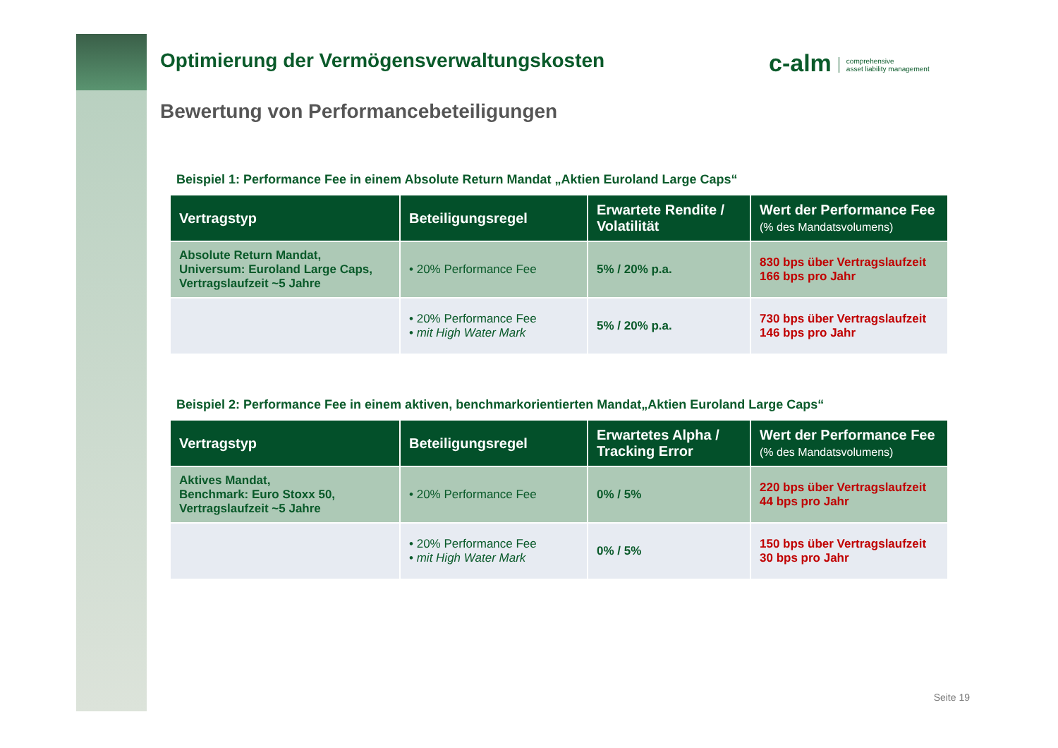c-alm comprehensive
asset liability management
Optimierung der Vermögensverwaltungskosten
Bewertung von Performancebeteiligungen
Beispiel 1: Performance Fee in einem Absolute Return Mandat „Aktien Euroland Large Caps“
| Vertragstyp | Beteiligungsregel | Erwartete Rendite / Volatilität | Wert der Performance Fee (% des Mandatsvolumens) |
| --- | --- | --- | --- |
| Absolute Return Mandat, Universum: Euroland Large Caps, Vertragslaufzeit ~5 Jahre | • 20% Performance Fee | 5% / 20% p.a. | 830 bps über Vertragslaufzeit 166 bps pro Jahr |
| | • 20% Performance Fee • mit High Water Mark | 5% / 20% p.a. | 730 bps über Vertragslaufzeit 146 bps pro Jahr |
Beispiel 2: Performance Fee in einem aktiven, benchmarkorientierten Mandat„Aktien Euroland Large Caps“
| Vertragstyp | Beteiligungsregel | Erwartetes Alpha / Tracking Error | Wert der Performance Fee (% des Mandatsvolumens) |
| --- | --- | --- | --- |
| Aktives Mandat, Benchmark: Euro Stoxx 50, Vertragslaufzeit ~5 Jahre | • 20% Performance Fee | 0% / 5% | 220 bps über Vertragslaufzeit 44 bps pro Jahr |
| | • 20% Performance Fee • mit High Water Mark | 0% / 5% | 150 bps über Vertragslaufzeit 30 bps pro Jahr |
Seite 19